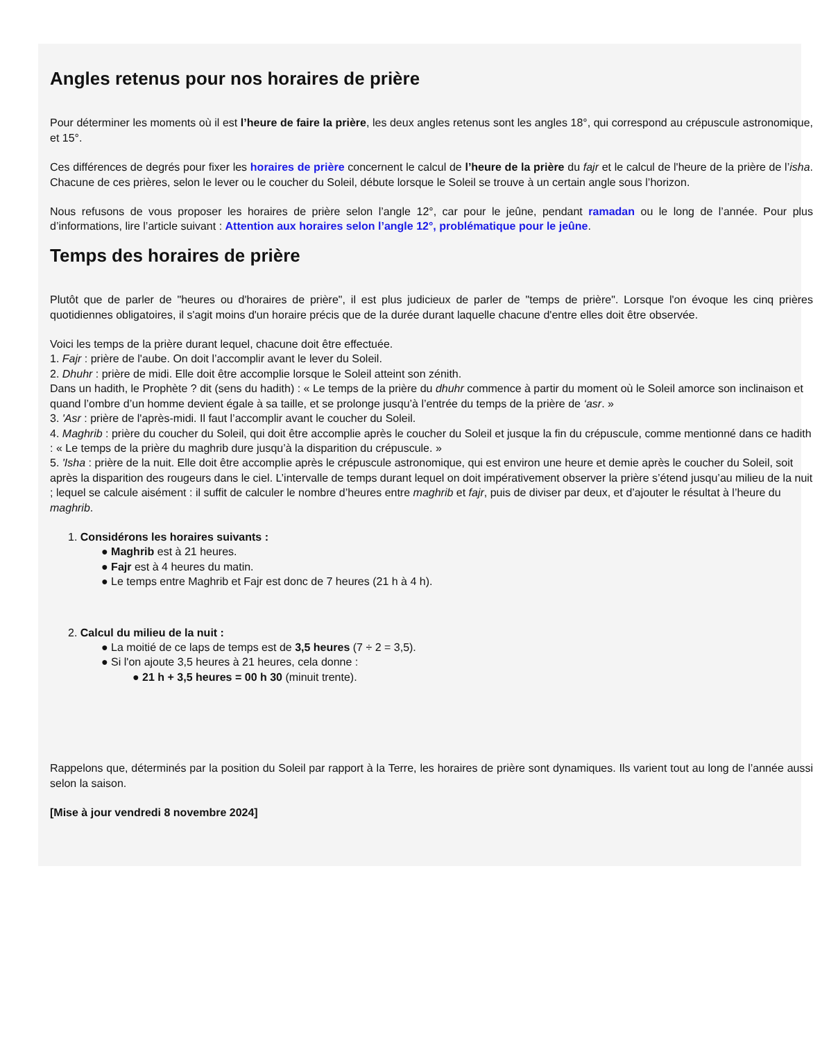Angles retenus pour nos horaires de prière
Pour déterminer les moments où il est l’heure de faire la prière, les deux angles retenus sont les angles 18°, qui correspond au crépuscule astronomique, et 15°.
Ces différences de degrés pour fixer les horaires de prière concernent le calcul de l’heure de la prière du fajr et le calcul de l'heure de la prière de l’isha. Chacune de ces prières, selon le lever ou le coucher du Soleil, débute lorsque le Soleil se trouve à un certain angle sous l’horizon.
Nous refusons de vous proposer les horaires de prière selon l’angle 12°, car pour le jeûne, pendant ramadan ou le long de l’année. Pour plus d’informations, lire l’article suivant : Attention aux horaires selon l’angle 12°, problématique pour le jeûne.
Temps des horaires de prière
Plutôt que de parler de "heures ou d'horaires de prière", il est plus judicieux de parler de "temps de prière". Lorsque l'on évoque les cinq prières quotidiennes obligatoires, il s'agit moins d'un horaire précis que de la durée durant laquelle chacune d'entre elles doit être observée.
Voici les temps de la prière durant lequel, chacune doit être effectuée.
1. Fajr : prière de l'aube. On doit l’accomplir avant le lever du Soleil.
2. Dhuhr : prière de midi. Elle doit être accomplie lorsque le Soleil atteint son zénith.
Dans un hadith, le Prophète ? dit (sens du hadith) : « Le temps de la prière du dhuhr commence à partir du moment où le Soleil amorce son inclinaison et quand l’ombre d’un homme devient égale à sa taille, et se prolonge jusqu’à l’entrée du temps de la prière de ‘asr. »
3. 'Asr : prière de l'après-midi. Il faut l’accomplir avant le coucher du Soleil.
4. Maghrib : prière du coucher du Soleil, qui doit être accomplie après le coucher du Soleil et jusque la fin du crépuscule, comme mentionné dans ce hadith : « Le temps de la prière du maghrib dure jusqu’à la disparition du crépuscule. »
5. 'Isha : prière de la nuit. Elle doit être accomplie après le crépuscule astronomique, qui est environ une heure et demie après le coucher du Soleil, soit après la disparition des rougeurs dans le ciel. L’intervalle de temps durant lequel on doit impérativement observer la prière s’étend jusqu’au milieu de la nuit ; lequel se calcule aisément : il suffit de calculer le nombre d’heures entre maghrib et fajr, puis de diviser par deux, et d’ajouter le résultat à l’heure du maghrib.
1. Considérons les horaires suivants :
● Maghrib est à 21 heures.
● Fajr est à 4 heures du matin.
● Le temps entre Maghrib et Fajr est donc de 7 heures (21 h à 4 h).
2. Calcul du milieu de la nuit :
● La moitié de ce laps de temps est de 3,5 heures (7 ÷ 2 = 3,5).
● Si l'on ajoute 3,5 heures à 21 heures, cela donne :
● 21 h + 3,5 heures = 00 h 30 (minuit trente).
Rappelons que, déterminés par la position du Soleil par rapport à la Terre, les horaires de prière sont dynamiques. Ils varient tout au long de l’année aussi selon la saison.
[Mise à jour vendredi 8 novembre 2024]